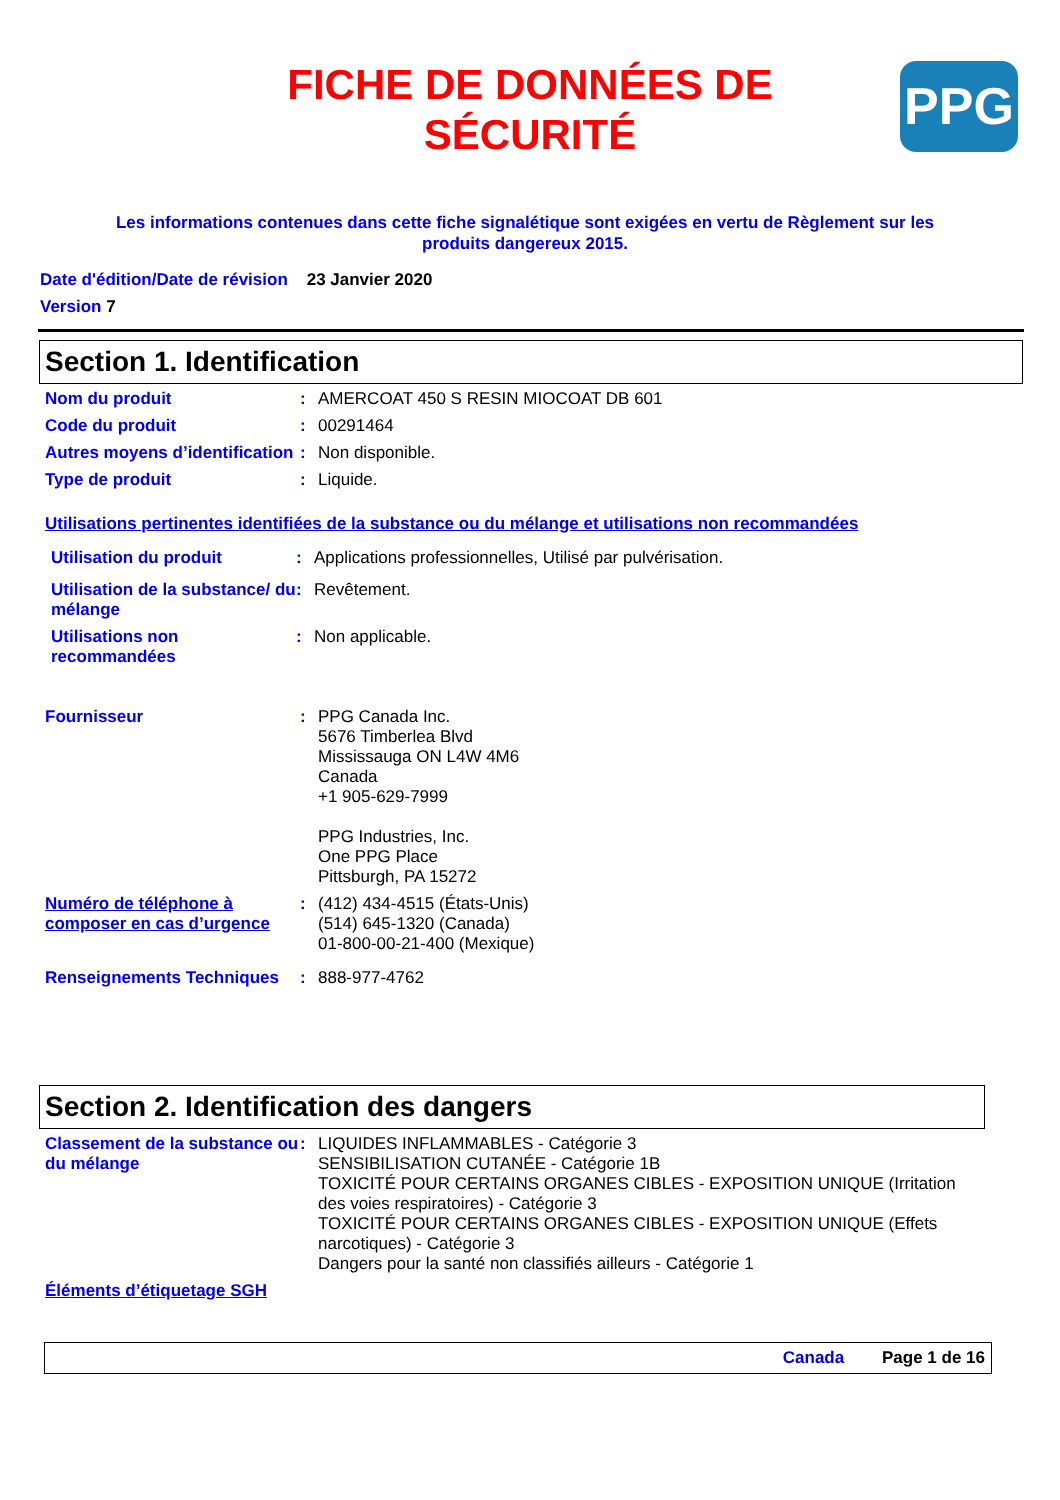FICHE DE DONNÉES DE SÉCURITÉ
PPG
Les informations contenues dans cette fiche signalétique sont exigées en vertu de Règlement sur les produits dangereux 2015.
Date d'édition/Date de révision 23 Janvier 2020
Version 7
Section 1. Identification
Nom du produit : AMERCOAT 450 S RESIN MIOCOAT DB 601
Code du produit : 00291464
Autres moyens d’identification
: Non disponible.
Type de produit : Liquide.
Utilisations pertinentes identifiées de la substance ou du mélange et utilisations non recommandées
Utilisation du produit : Applications professionnelles, Utilisé par pulvérisation.
Utilisation de la substance/ du mélange
: Revêtement.
Utilisations non recommandées
: Non applicable.
Fournisseur : PPG Canada Inc.
5676 Timberlea Blvd
Mississauga ON L4W 4M6
Canada
+1 905-629-7999
PPG Industries, Inc.
One PPG Place
Pittsburgh, PA 15272
Numéro de téléphone à composer en cas d’urgence
: (412) 434-4515 (États-Unis)
(514) 645-1320 (Canada)
01-800-00-21-400 (Mexique)
Renseignements Techniques : 888-977-4762
Section 2. Identification des dangers
Classement de la substance ou du mélange
: LIQUIDES INFLAMMABLES - Catégorie 3
SENSIBILISATION CUTANÉE - Catégorie 1B
TOXICITÉ POUR CERTAINS ORGANES CIBLES - EXPOSITION UNIQUE (Irritation des voies respiratoires) - Catégorie 3
TOXICITÉ POUR CERTAINS ORGANES CIBLES - EXPOSITION UNIQUE (Effets narcotiques) - Catégorie 3
Dangers pour la santé non classifiés ailleurs - Catégorie 1
Éléments d’étiquetage SGH
Canada Page 1 de 16